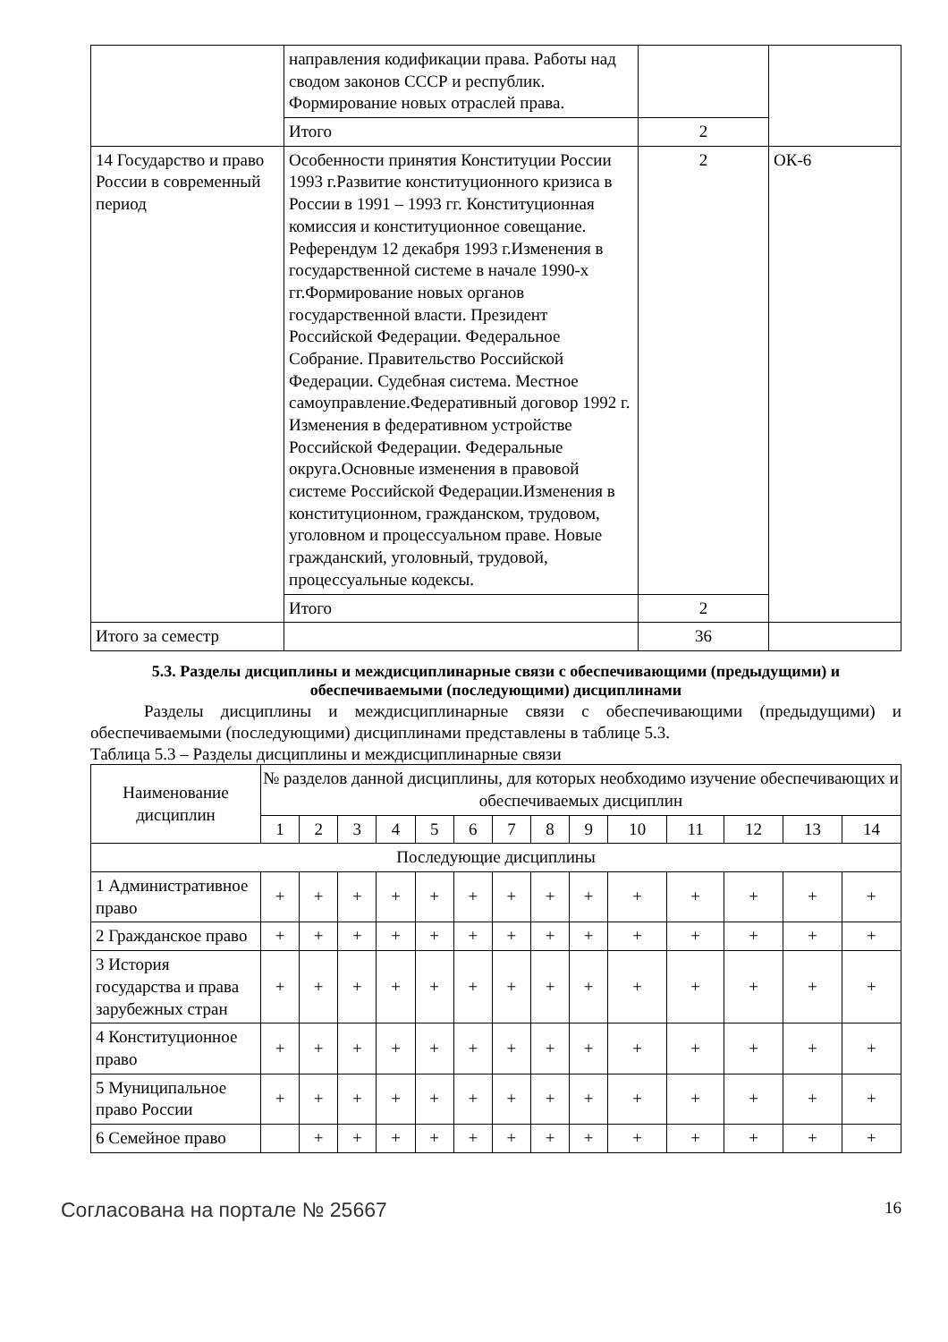| | направления кодификации права. Работы над сводом законов СССР и республик. Формирование новых отраслей права. | | |
| | Итого | 2 | |
| 14 Государство и право России в современный период | Особенности принятия Конституции России 1993 г.Развитие конституционного кризиса в России в 1991 – 1993 гг. Конституционная комиссия и конституционное совещание. Референдум 12 декабря 1993 г.Изменения в государственной системе в начале 1990-х гг.Формирование новых органов государственной власти. Президент Российской Федерации. Федеральное Собрание. Правительство Российской Федерации. Судебная система. Местное самоуправление.Федеративный договор 1992 г. Изменения в федеративном устройстве Российской Федерации. Федеральные округа.Основные изменения в правовой системе Российской Федерации.Изменения в конституционном, гражданском, трудовом, уголовном и процессуальном праве. Новые гражданский, уголовный, трудовой, процессуальные кодексы. | 2 | ОК-6 |
| | Итого | 2 | |
| Итого за семестр | | 36 | |
5.3. Разделы дисциплины и междисциплинарные связи с обеспечивающими (предыдущими) и обеспечиваемыми (последующими) дисциплинами
Разделы дисциплины и междисциплинарные связи с обеспечивающими (предыдущими) и обеспечиваемыми (последующими) дисциплинами представлены в таблице 5.3.
Таблица 5.3 – Разделы дисциплины и междисциплинарные связи
| Наименование дисциплин | № разделов данной дисциплины, для которых необходимо изучение обеспечивающих и обеспечиваемых дисциплин | | | | | | | | | | | | | |
| --- | --- | --- | --- | --- | --- | --- | --- | --- | --- | --- | --- | --- | --- | --- |
| | 1 | 2 | 3 | 4 | 5 | 6 | 7 | 8 | 9 | 10 | 11 | 12 | 13 | 14 |
| Последующие дисциплины | | | | | | | | | | | | | | |
| 1 Административное право | + | + | + | + | + | + | + | + | + | + | + | + | + | + |
| 2 Гражданское право | + | + | + | + | + | + | + | + | + | + | + | + | + | + |
| 3 История государства и права зарубежных стран | + | + | + | + | + | + | + | + | + | + | + | + | + | + |
| 4 Конституционное право | + | + | + | + | + | + | + | + | + | + | + | + | + | + |
| 5 Муниципальное право России | + | + | + | + | + | + | + | + | + | + | + | + | + | + |
| 6 Семейное право | | + | + | + | + | + | + | + | + | + | + | + | + | + |
Согласована на портале № 25667 16